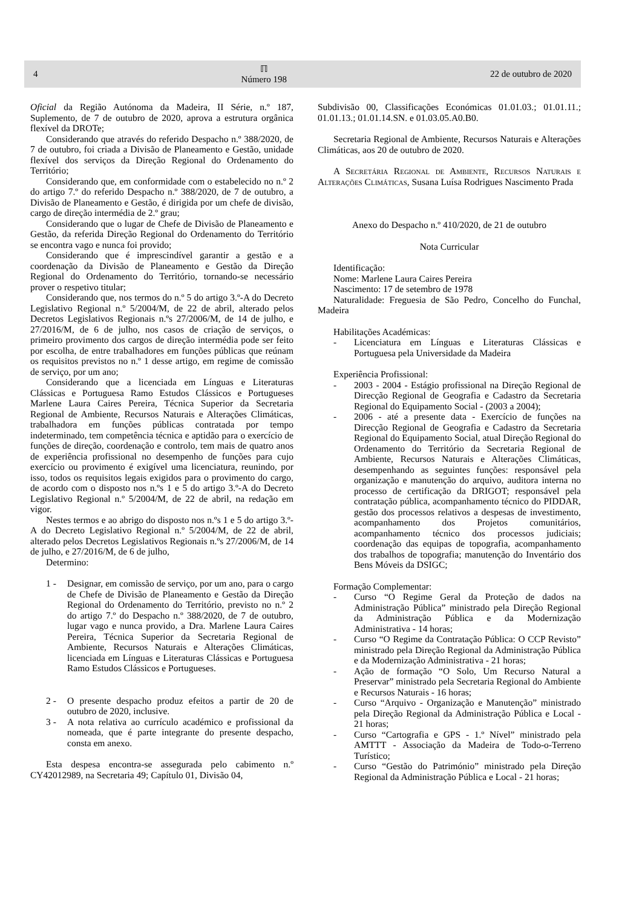4
ℿ
Número 198
22 de outubro de 2020
Oficial da Região Autónoma da Madeira, II Série, n.º 187, Suplemento, de 7 de outubro de 2020, aprova a estrutura orgânica flexível da DROTe;
Considerando que através do referido Despacho n.º 388/2020, de 7 de outubro, foi criada a Divisão de Planeamento e Gestão, unidade flexível dos serviços da Direção Regional do Ordenamento do Território;
Considerando que, em conformidade com o estabelecido no n.º 2 do artigo 7.º do referido Despacho n.º 388/2020, de 7 de outubro, a Divisão de Planeamento e Gestão, é dirigida por um chefe de divisão, cargo de direção intermédia de 2.º grau;
Considerando que o lugar de Chefe de Divisão de Planeamento e Gestão, da referida Direção Regional do Ordenamento do Território se encontra vago e nunca foi provido;
Considerando que é imprescindível garantir a gestão e a coordenação da Divisão de Planeamento e Gestão da Direção Regional do Ordenamento do Território, tornando-se necessário prover o respetivo titular;
Considerando que, nos termos do n.º 5 do artigo 3.º-A do Decreto Legislativo Regional n.º 5/2004/M, de 22 de abril, alterado pelos Decretos Legislativos Regionais n.ºs 27/2006/M, de 14 de julho, e 27/2016/M, de 6 de julho, nos casos de criação de serviços, o primeiro provimento dos cargos de direção intermédia pode ser feito por escolha, de entre trabalhadores em funções públicas que reúnam os requisitos previstos no n.º 1 desse artigo, em regime de comissão de serviço, por um ano;
Considerando que a licenciada em Línguas e Literaturas Clássicas e Portuguesa Ramo Estudos Clássicos e Portugueses Marlene Laura Caires Pereira, Técnica Superior da Secretaria Regional de Ambiente, Recursos Naturais e Alterações Climáticas, trabalhadora em funções públicas contratada por tempo indeterminado, tem competência técnica e aptidão para o exercício de funções de direção, coordenação e controlo, tem mais de quatro anos de experiência profissional no desempenho de funções para cujo exercício ou provimento é exigível uma licenciatura, reunindo, por isso, todos os requisitos legais exigidos para o provimento do cargo, de acordo com o disposto nos n.ºs 1 e 5 do artigo 3.º-A do Decreto Legislativo Regional n.º 5/2004/M, de 22 de abril, na redação em vigor.
Nestes termos e ao abrigo do disposto nos n.ºs 1 e 5 do artigo 3.º-A do Decreto Legislativo Regional n.º 5/2004/M, de 22 de abril, alterado pelos Decretos Legislativos Regionais n.ºs 27/2006/M, de 14 de julho, e 27/2016/M, de 6 de julho,
Determino:
1 - Designar, em comissão de serviço, por um ano, para o cargo de Chefe de Divisão de Planeamento e Gestão da Direção Regional do Ordenamento do Território, previsto no n.º 2 do artigo 7.º do Despacho n.º 388/2020, de 7 de outubro, lugar vago e nunca provido, a Dra. Marlene Laura Caires Pereira, Técnica Superior da Secretaria Regional de Ambiente, Recursos Naturais e Alterações Climáticas, licenciada em Línguas e Literaturas Clássicas e Portuguesa Ramo Estudos Clássicos e Portugueses.
2 - O presente despacho produz efeitos a partir de 20 de outubro de 2020, inclusive.
3 - A nota relativa ao currículo académico e profissional da nomeada, que é parte integrante do presente despacho, consta em anexo.
Esta despesa encontra-se assegurada pelo cabimento n.º CY42012989, na Secretaria 49; Capítulo 01, Divisão 04,
Subdivisão 00, Classificações Económicas 01.01.03.; 01.01.11.; 01.01.13.; 01.01.14.SN. e 01.03.05.A0.B0.
Secretaria Regional de Ambiente, Recursos Naturais e Alterações Climáticas, aos 20 de outubro de 2020.
A Secretária Regional de Ambiente, Recursos Naturais e Alterações Climáticas, Susana Luísa Rodrigues Nascimento Prada
Anexo do Despacho n.º 410/2020, de 21 de outubro
Nota Curricular
Identificação:
Nome: Marlene Laura Caires Pereira
Nascimento: 17 de setembro de 1978
Naturalidade: Freguesia de São Pedro, Concelho do Funchal, Madeira
Habilitações Académicas:
- Licenciatura em Línguas e Literaturas Clássicas e Portuguesa pela Universidade da Madeira
Experiência Profissional:
- 2003 - 2004 - Estágio profissional na Direção Regional de Direcção Regional de Geografia e Cadastro da Secretaria Regional do Equipamento Social - (2003 a 2004);
- 2006 - até a presente data - Exercício de funções na Direcção Regional de Geografia e Cadastro da Secretaria Regional do Equipamento Social, atual Direção Regional do Ordenamento do Território da Secretaria Regional de Ambiente, Recursos Naturais e Alterações Climáticas, desempenhando as seguintes funções: responsável pela organização e manutenção do arquivo, auditora interna no processo de certificação da DRIGOT; responsável pela contratação pública, acompanhamento técnico do PIDDAR, gestão dos processos relativos a despesas de investimento, acompanhamento dos Projetos comunitários, acompanhamento técnico dos processos judiciais; coordenação das equipas de topografia, acompanhamento dos trabalhos de topografia; manutenção do Inventário dos Bens Móveis da DSIGC;
Formação Complementar:
- Curso “O Regime Geral da Proteção de dados na Administração Pública” ministrado pela Direção Regional da Administração Pública e da Modernização Administrativa - 14 horas;
- Curso “O Regime da Contratação Pública: O CCP Revisto” ministrado pela Direção Regional da Administração Pública e da Modernização Administrativa - 21 horas;
- Ação de formação “O Solo, Um Recurso Natural a Preservar” ministrado pela Secretaria Regional do Ambiente e Recursos Naturais - 16 horas;
- Curso “Arquivo - Organização e Manutenção” ministrado pela Direção Regional da Administração Pública e Local - 21 horas;
- Curso “Cartografia e GPS - 1.º Nível” ministrado pela AMTTT - Associação da Madeira de Todo-o-Terreno Turístico;
- Curso “Gestão do Património” ministrado pela Direção Regional da Administração Pública e Local - 21 horas;